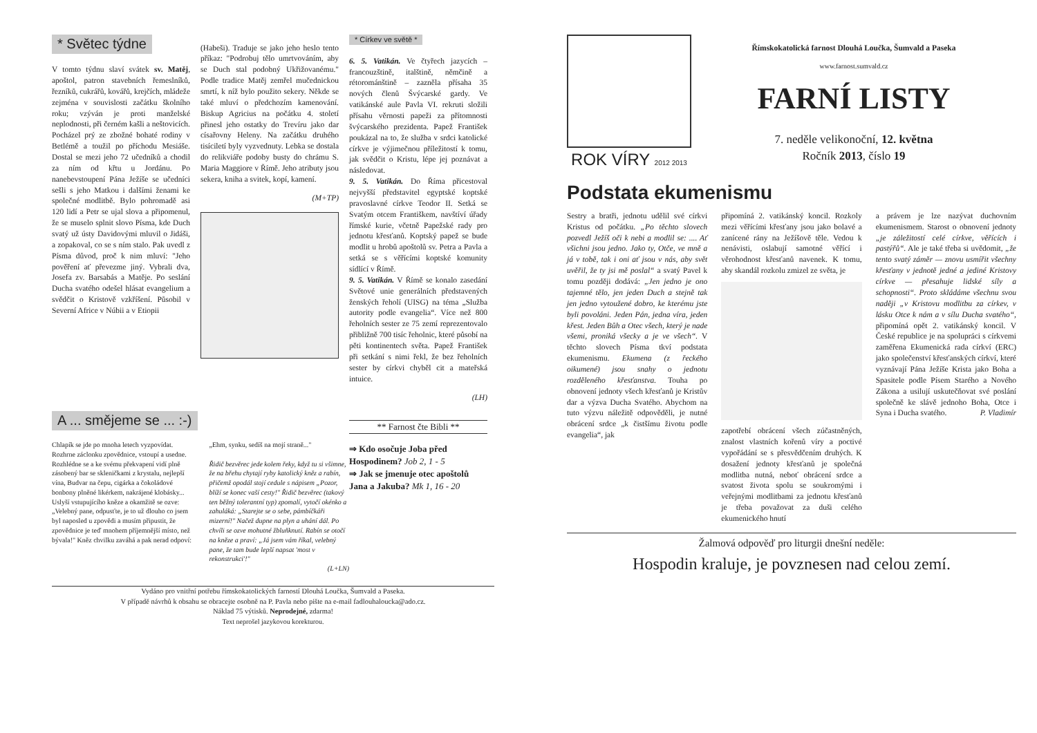* Světec týdne
V tomto týdnu slaví svátek sv. Matěj, apoštol, patron stavebních řemeslníků, řezníků, cukrářů, kovářů, krejčích, mládeže zejména v souvislosti začátku školního roku; vzýván je proti manželské neplodnosti, při černém kašli a neštovicích. Pocházel prý ze zbožné bohaté rodiny v Betlémě a toužil po příchodu Mesiáše. Dostal se mezi jeho 72 učedníků a chodil za ním od křtu u Jordánu. Po nanebevstoupení Pána Ježíše se učedníci sešli s jeho Matkou i dalšími ženami ke společné modlitbě. Bylo pohromadě asi 120 lidí a Petr se ujal slova a připomenul, že se muselo splnit slovo Písma, kde Duch svatý už ústy Davidovými mluvil o Jidáši, a zopakoval, co se s ním stalo. Pak uvedl z Písma důvod, proč k nim mluví: "Jeho pověření ať převezme jiný. Vybrali dva, Josefa zv. Barsabás a Matěje. Po seslání Ducha svatého odešel hlásat evangelium a svědčit o Kristově vzkříšení. Působil v Severní Africe v Núbii a v Etiopii
(Habeši). Traduje se jako jeho heslo tento příkaz: "Podrobuj tělo umrtvováním, aby se Duch stal podobný Ukřižovanému." Podle tradice Matěj zemřel mučednickou smrtí, k níž bylo použito sekery. Někde se také mluví o předchozím kamenování. Biskup Agricius na počátku 4. století přinesl jeho ostatky do Trevíru jako dar císařovny Heleny. Na začátku druhého tisíciletí byly vyzvednuty. Lebka se dostala do relikviáře podoby busty do chrámu S. Maria Maggiore v Římě. Jeho atributy jsou sekera, kniha a svitek, kopí, kamení.
(M+TP)
* Církev ve světě *
6. 5. Vatikán. Ve čtyřech jazycích – francouzštině, italštině, němčině a rétorománštině – zazněla přísaha 35 nových členů Švýcarské gardy. Ve vatikánské aule Pavla VI. rekruti složili přísahu věrnosti papeži za přítomnosti švýcarského prezidenta. Papež František poukázal na to, že služba v srdci katolické církve je výjimečnou příležitostí k tomu, jak svědčit o Kristu, lépe jej poznávat a následovat.
9. 5. Vatikán. Do Říma přicestoval nejvyšší představitel egyptské koptské pravoslavné církve Teodor II. Setká se Svatým otcem Františkem, navštíví úřady římské kurie, včetně Papežské rady pro jednotu křesťanů. Koptský papež se bude modlit u hrobů apoštolů sv. Petra a Pavla a setká se s věřícími koptské komunity sídlící v Římě.
9. 5. Vatikán. V Římě se konalo zasedání Světové unie generálních představených ženských řeholí (UISG) na téma „Služba autority podle evangelia“. Více než 800 řeholních sester ze 75 zemí reprezentovalo přibližně 700 tisíc řeholnic, které působí na pěti kontinentech světa. Papež František při setkání s nimi řekl, že bez řeholních sester by církvi chyběl cit a mateřská intuice.
(LH)
A ... smějeme se ... :-)
Chlapík se jde po mnoha letech vyzpovídat. Rozhrne záclonku zpovědnice, vstoupí a usedne. Rozhlédne se a ke svému překvapení vidí plně zásobený bar se skleničkami z krystalu, nejlepší vína, Budvar na čepu, cigárka a čokoládové bonbony plněné likérkem, nakrájené klobásky... Uslyší vstupujícího kněze a okamžitě se ozve: „Velebný pane, odpusťte, je to už dlouho co jsem byl naposled u zpovědi a musím připustit, že zpovědnice je teď mnohem příjemnější místo, než bývala!" Kněz chvilku zaváhá a pak nerad odpoví:
„Ehm, synku, sedíš na mojí straně..."
Řidič bezvěrec jede kolem řeky, když tu si všimne, že na břehu chytají ryby katolický kněz a rabín, přičemž opodál stojí cedule s nápisem „Pozor, blíží se konec vaší cesty!" Řidič bezvěrec (takový ten běžný tolerantní typ) zpomalí, vytočí okénko a zahuláká: „Starejte se o sebe, pámbíčkáři mizerní!" Načež dupne na plyn a uhání dál. Po chvíli se ozve mohutné žbluňknutí. Rabín se otočí na kněze a praví: „Já jsem vám říkal, velebný pane, že tam bude lepší napsat 'most v rekonstrukci'!"
(L+LN)
** Farnost čte Bibli **
⇒ Kdo osočuje Joba před Hospodinem? Job 2, 1 - 5
⇒ Jak se jmenuje otec apoštolů Jana a Jakuba? Mk 1, 16 - 20
Vydáno pro vnitřní potřebu římskokatolických farností Dlouhá Loučka, Šumvald a Paseka.
V případě návrhů k obsahu se obracejte osobně na P. Pavla nebo pište na e-mail fadlouhaloucka@ado.cz.
Náklad 75 výtisků. Neprodejné, zdarma!
Text neprošel jazykovou korekturou.
ROK VÍRY 2012 2013
Římskokatolická farnost Dlouhá Loučka, Šumvald a Paseka
www.farnost.sumvald.cz
FARNÍ LISTY
7. neděle velikonoční, 12. května
Ročník 2013, číslo 19
Podstata ekumenismu
Sestry a bratři, jednotu udělil své církvi Kristus od počátku. „Po těchto slovech pozvedl Ježíš oči k nebi a modlil se: .... Ať všichni jsou jedno. Jako ty, Otče, ve mně a já v tobě, tak i oni ať jsou v nás, aby svět uvěřil, že ty jsi mě poslal“ a svatý Pavel k tomu později dodává: „Jen jedno je ono tajemné tělo, jen jeden Duch a stejně tak jen jedno vytoužené dobro, ke kterému jste byli povoláni. Jeden Pán, jedna víra, jeden křest. Jeden Bůh a Otec všech, který je nade všemi, proniká všecky a je ve všech“. V těchto slovech Písma tkví podstata ekumenismu. Ekumena (z řeckého oikumené) jsou snahy o jednotu rozděleného křesťanstva. Touha po obnovení jednoty všech křesťanů je Kristův dar a výzva Ducha Svatého. Abychom na tuto výzvu náležitě odpověděli, je nutné obrácení srdce „k čistšímu životu podle evangelia“, jak
připomíná 2. vatikánský koncil. Rozkoly mezi věřícími křesťany jsou jako bolavé a zanícené rány na Ježíšově těle. Vedou k nenávisti, oslabují samotné věřící i věrohodnost křesťanů navenek. K tomu, aby skandál rozkolu zmizel ze světa, je
zapotřebí obrácení všech zúčastněných, znalost vlastních kořenů víry a poctivé vypořádání se s přesvědčením druhých. K dosažení jednoty křesťanů je společná modlitba nutná, neboť obrácení srdce a svatost života spolu se soukromými i veřejnými modlitbami za jednotu křesťanů je třeba považovat za duši celého ekumenického hnutí
a právem je lze nazývat duchovním ekumenismem. Starost o obnovení jednoty „je záležitostí celé církve, věřících i pastýřů“. Ale je také třeba si uvědomit, „že tento svatý záměr — znovu usmířit všechny křesťany v jednotě jedné a jediné Kristovy církve — přesahuje lidské síly a schopnosti“. Proto skládáme všechnu svou naději „v Kristovu modlitbu za církev, v lásku Otce k nám a v sílu Ducha svatého“, připomíná opět 2. vatikánský koncil. V České republice je na spolupráci s církvemi zaměřena Ekumenická rada církví (ERC) jako společenství křesťanských církví, které vyznávají Pána Ježíše Krista jako Boha a Spasitele podle Písem Starého a Nového Zákona a usilují uskutečňovat své poslání společně ke slávě jednoho Boha, Otce i Syna i Ducha svatého. P. Vladimír
Žalmová odpověď pro liturgii dnešní neděle:
Hospodin kraluje, je povznesen nad celou zemí.